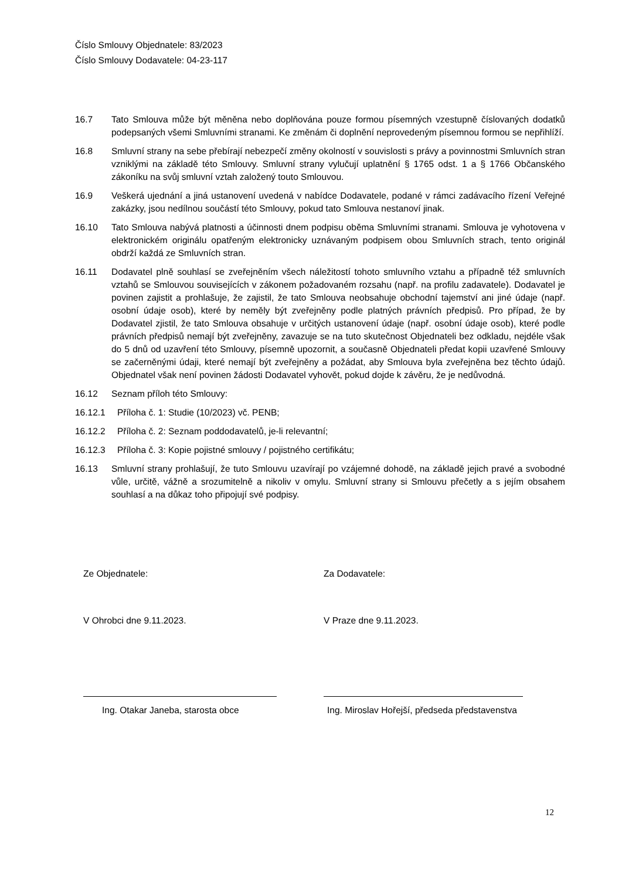Číslo Smlouvy Objednatele: 83/2023
Číslo Smlouvy Dodavatele: 04-23-117
16.7 Tato Smlouva může být měněna nebo doplňována pouze formou písemných vzestupně číslovaných dodatků podepsaných všemi Smluvními stranami. Ke změnám či doplnění neprovedeným písemnou formou se nepřihlíží.
16.8 Smluvní strany na sebe přebírají nebezpečí změny okolností v souvislosti s právy a povinnostmi Smluvních stran vzniklými na základě této Smlouvy. Smluvní strany vylučují uplatnění § 1765 odst. 1 a § 1766 Občanského zákoníku na svůj smluvní vztah založený touto Smlouvou.
16.9 Veškerá ujednání a jiná ustanovení uvedená v nabídce Dodavatele, podané v rámci zadávacího řízení Veřejné zakázky, jsou nedílnou součástí této Smlouvy, pokud tato Smlouva nestanoví jinak.
16.10 Tato Smlouva nabývá platnosti a účinnosti dnem podpisu oběma Smluvními stranami. Smlouva je vyhotovena v elektronickém originálu opatřeným elektronicky uznávaným podpisem obou Smluvních strach, tento originál obdrží každá ze Smluvních stran.
16.11 Dodavatel plně souhlasí se zveřejněním všech náležitostí tohoto smluvního vztahu a případně též smluvních vztahů se Smlouvou souvisejících v zákonem požadovaném rozsahu (např. na profilu zadavatele). Dodavatel je povinen zajistit a prohlašuje, že zajistil, že tato Smlouva neobsahuje obchodní tajemství ani jiné údaje (např. osobní údaje osob), které by neměly být zveřejněny podle platných právních předpisů. Pro případ, že by Dodavatel zjistil, že tato Smlouva obsahuje v určitých ustanovení údaje (např. osobní údaje osob), které podle právních předpisů nemají být zveřejněny, zavazuje se na tuto skutečnost Objednateli bez odkladu, nejdéle však do 5 dnů od uzavření této Smlouvy, písemně upozornit, a současně Objednateli předat kopii uzavřené Smlouvy se začerněnými údaji, které nemají být zveřejněny a požádat, aby Smlouva byla zveřejněna bez těchto údajů. Objednatel však není povinen žádosti Dodavatel vyhovět, pokud dojde k závěru, že je nedůvodná.
16.12 Seznam příloh této Smlouvy:
16.12.1 Příloha č. 1: Studie (10/2023) vč. PENB;
16.12.2 Příloha č. 2: Seznam poddodavatelů, je-li relevantní;
16.12.3 Příloha č. 3: Kopie pojistné smlouvy / pojistného certifikátu;
16.13 Smluvní strany prohlašují, že tuto Smlouvu uzavírají po vzájemné dohodě, na základě jejich pravé a svobodné vůle, určitě, vážně a srozumitelně a nikoliv v omylu. Smluvní strany si Smlouvu přečetly a s jejím obsahem souhlasí a na důkaz toho připojují své podpisy.
Ze Objednatele:
V Ohrobci dne 9.11.2023.
Ing. Otakar Janeba, starosta obce
Za Dodavatele:
V Praze dne 9.11.2023.
Ing. Miroslav Hořejší, předseda představenstva
12